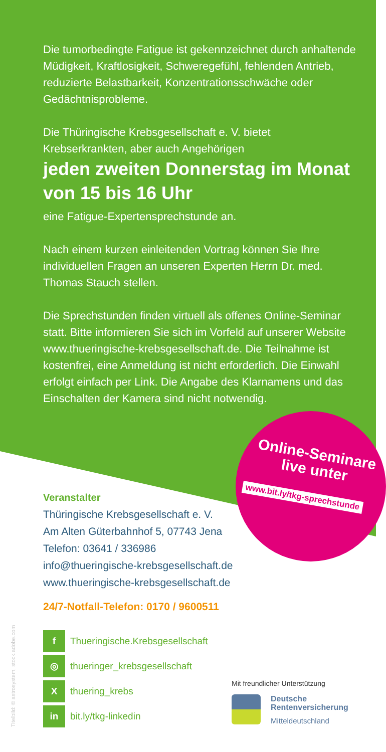Die tumorbedingte Fatigue ist gekennzeichnet durch anhaltende Müdigkeit, Kraftlosigkeit, Schweregefühl, fehlenden Antrieb, reduzierte Belastbarkeit, Konzentrationsschwäche oder Gedächtnisprobleme.
Die Thüringische Krebsgesellschaft e. V. bietet Krebserkrankten, aber auch Angehörigen
jeden zweiten Donnerstag im Monat von 15 bis 16 Uhr
eine Fatigue-Expertensprechstunde an.
Nach einem kurzen einleitenden Vortrag können Sie Ihre individuellen Fragen an unseren Experten Herrn Dr. med. Thomas Stauch stellen.
Die Sprechstunden finden virtuell als offenes Online-Seminar statt. Bitte informieren Sie sich im Vorfeld auf unserer Website www.thueringische-krebsgesellschaft.de. Die Teilnahme ist kostenfrei, eine Anmeldung ist nicht erforderlich. Die Einwahl erfolgt einfach per Link. Die Angabe des Klarnamens und das Einschalten der Kamera sind nicht notwendig.
Online-Seminare live unter
www.bit.ly/tkg-sprechstunde
Veranstalter
Thüringische Krebsgesellschaft e. V.
Am Alten Güterbahnhof 5, 07743 Jena
Telefon: 03641 / 336986
info@thueringische-krebsgesellschaft.de
www.thueringische-krebsgesellschaft.de
24/7-Notfall-Telefon: 0170 / 9600511
f Thueringische.Krebsgesellschaft
◎ thueringer_krebsgesellschaft
Xthuering_krebs
in bit.ly/tkg-linkedin
Titelbild: © astrosystem, stock.adobe.com
Mit freundlicher Unterstützung
Deutsche
Rentenversicherung
Mitteldeutschland